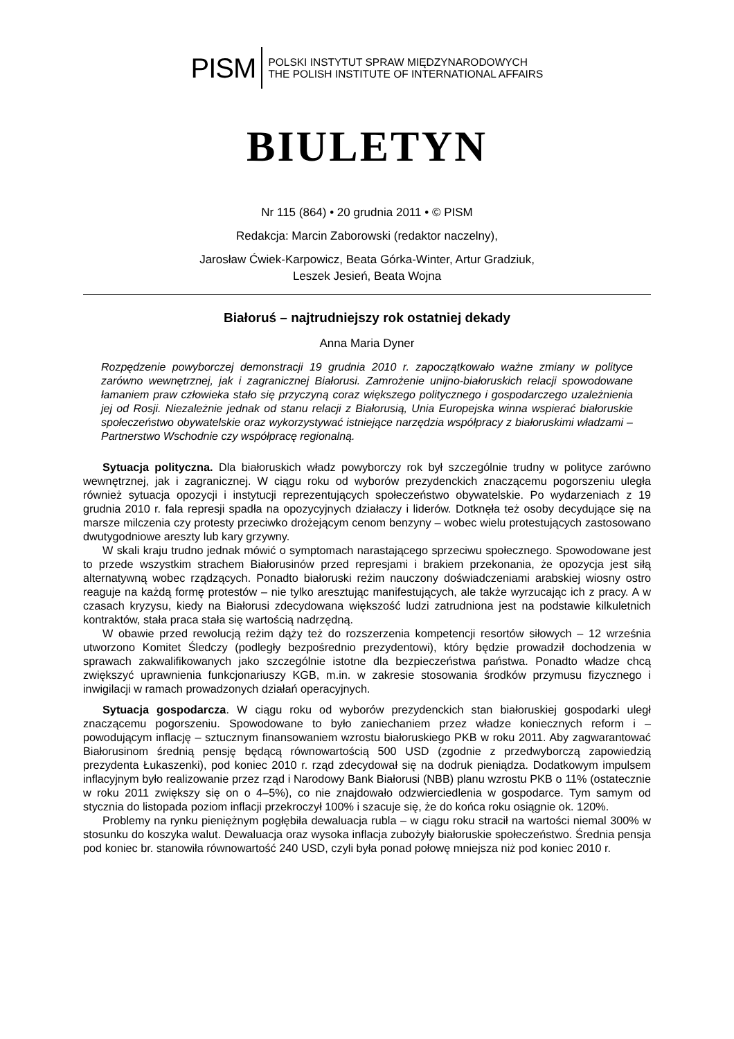PISM
POLSKI INSTYTUT SPRAW MIĘDZYNARODOWYCH
THE POLISH INSTITUTE OF INTERNATIONAL AFFAIRS
BIULETYN
Nr 115 (864) • 20 grudnia 2011 • © PISM
Redakcja: Marcin Zaborowski (redaktor naczelny),
Jarosław Ćwiek-Karpowicz, Beata Górka-Winter, Artur Gradziuk,
Leszek Jesień, Beata Wojna
Białoruś – najtrudniejszy rok ostatniej dekady
Anna Maria Dyner
Rozpędzenie powyborczej demonstracji 19 grudnia 2010 r. zapoczątkowało ważne zmiany w polityce zarówno wewnętrznej, jak i zagranicznej Białorusi. Zamrożenie unijno-białoruskich relacji spowodowane łamaniem praw człowieka stało się przyczyną coraz większego politycznego i gospodarczego uzależnienia jej od Rosji. Niezależnie jednak od stanu relacji z Białorusią, Unia Europejska winna wspierać białoruskie społeczeństwo obywatelskie oraz wykorzystywać istniejące narzędzia współpracy z białoruskimi władzami – Partnerstwo Wschodnie czy współpracę regionalną.
Sytuacja polityczna. Dla białoruskich władz powyborczy rok był szczególnie trudny w polityce zarówno wewnętrznej, jak i zagranicznej. W ciągu roku od wyborów prezydenckich znaczącemu pogorszeniu uległa również sytuacja opozycji i instytucji reprezentujących społeczeństwo obywatelskie. Po wydarzeniach z 19 grudnia 2010 r. fala represji spadła na opozycyjnych działaczy i liderów. Dotknęła też osoby decydujące się na marsze milczenia czy protesty przeciwko drożejącym cenom benzyny – wobec wielu protestujących zastosowano dwutygodniowe areszty lub kary grzywny.
W skali kraju trudno jednak mówić o symptomach narastającego sprzeciwu społecznego. Spowodowane jest to przede wszystkim strachem Białorusinów przed represjami i brakiem przekonania, że opozycja jest siłą alternatywną wobec rządzących. Ponadto białoruski reżim nauczony doświadczeniami arabskiej wiosny ostro reaguje na każdą formę protestów – nie tylko aresztując manifestujących, ale także wyrzucając ich z pracy. A w czasach kryzysu, kiedy na Białorusi zdecydowana większość ludzi zatrudniona jest na podstawie kilkuletnich kontraktów, stała praca stała się wartością nadrzędną.
W obawie przed rewolucją reżim dąży też do rozszerzenia kompetencji resortów siłowych – 12 września utworzono Komitet Śledczy (podległy bezpośrednio prezydentowi), który będzie prowadził dochodzenia w sprawach zakwalifikowanych jako szczególnie istotne dla bezpieczeństwa państwa. Ponadto władze chcą zwiększyć uprawnienia funkcjonariuszy KGB, m.in. w zakresie stosowania środków przymusu fizycznego i inwigilacji w ramach prowadzonych działań operacyjnych.
Sytuacja gospodarcza. W ciągu roku od wyborów prezydenckich stan białoruskiej gospodarki uległ znaczącemu pogorszeniu. Spowodowane to było zaniechaniem przez władze koniecznych reform i – powodującym inflację – sztucznym finansowaniem wzrostu białoruskiego PKB w roku 2011. Aby zagwarantować Białorusinom średnią pensję będącą równowartością 500 USD (zgodnie z przedwyborczą zapowiedzią prezydenta Łukaszenki), pod koniec 2010 r. rząd zdecydował się na dodruk pieniądza. Dodatkowym impulsem inflacyjnym było realizowanie przez rząd i Narodowy Bank Białorusi (NBB) planu wzrostu PKB o 11% (ostatecznie w roku 2011 zwiększy się on o 4–5%), co nie znajdowało odzwierciedlenia w gospodarce. Tym samym od stycznia do listopada poziom inflacji przekroczył 100% i szacuje się, że do końca roku osiągnie ok. 120%.
Problemy na rynku pieniężnym pogłębiła dewaluacja rubla – w ciągu roku stracił na wartości niemal 300% w stosunku do koszyka walut. Dewaluacja oraz wysoka inflacja zubożyły białoruskie społeczeństwo. Średnia pensja pod koniec br. stanowiła równowartość 240 USD, czyli była ponad połowę mniejsza niż pod koniec 2010 r.